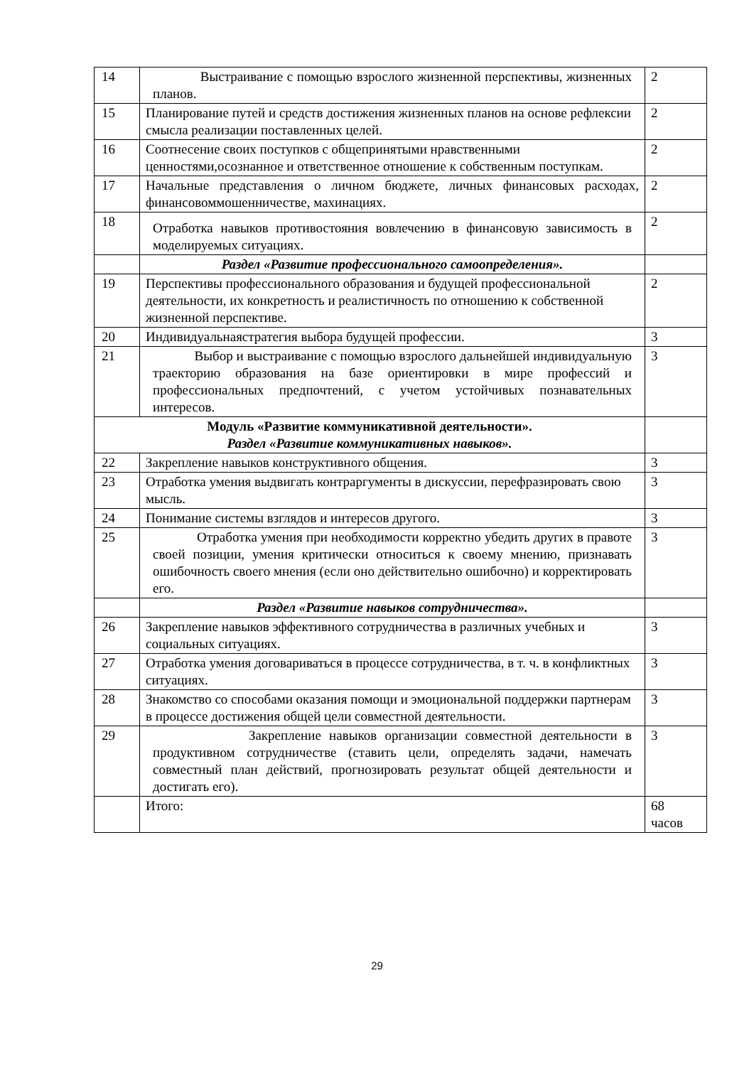| 14 | Выстраивание с помощью взрослого жизненной перспективы, жизненных планов. | 2 |
| 15 | Планирование путей и средств достижения жизненных планов на основе рефлексии смысла реализации поставленных целей. | 2 |
| 16 | Соотнесение своих поступков с общепринятыми нравственными ценностями,осознанное и ответственное отношение к собственным поступкам. | 2 |
| 17 | Начальные представления о личном бюджете, личных финансовых расходах, финансовоммошенничестве, махинациях. | 2 |
| 18 | Отработка навыков противостояния вовлечению в финансовую зависимость в моделируемых ситуациях. | 2 |
| | Раздел «Развитие профессионального самоопределения». | |
| 19 | Перспективы профессионального образования и будущей профессиональной деятельности, их конкретность и реалистичность по отношению к собственной жизненной перспективе. | 2 |
| 20 | Индивидуальнаястратегия выбора будущей профессии. | 3 |
| 21 | Выбор и выстраивание с помощью взрослого дальнейшей индивидуальную траекторию образования на базе ориентировки в мире профессий и профессиональных предпочтений, с учетом устойчивых познавательных интересов. | 3 |
| Модуль «Развитие коммуникативной деятельности». Раздел «Развитие коммуникативных навыков». | | |
| 22 | Закрепление навыков конструктивного общения. | 3 |
| 23 | Отработка умения выдвигать контраргументы в дискуссии, перефразировать свою мысль. | 3 |
| 24 | Понимание системы взглядов и интересов другого. | 3 |
| 25 | Отработка умения при необходимости корректно убедить других в правоте своей позиции, умения критически относиться к своему мнению, признавать ошибочность своего мнения (если оно действительно ошибочно) и корректировать его. | 3 |
| | Раздел «Развитие навыков сотрудничества». | |
| 26 | Закрепление навыков эффективного сотрудничества в различных учебных и социальных ситуациях. | 3 |
| 27 | Отработка умения договариваться в процессе сотрудничества, в т. ч. в конфликтных ситуациях. | 3 |
| 28 | Знакомство со способами оказания помощи и эмоциональной поддержки партнерам в процессе достижения общей цели совместной деятельности. | 3 |
| 29 | Закрепление навыков организации совместной деятельности в продуктивном сотрудничестве (ставить цели, определять задачи, намечать совместный план действий, прогнозировать результат общей деятельности и достигать его). | 3 |
| | Итого: | 68 часов |
29